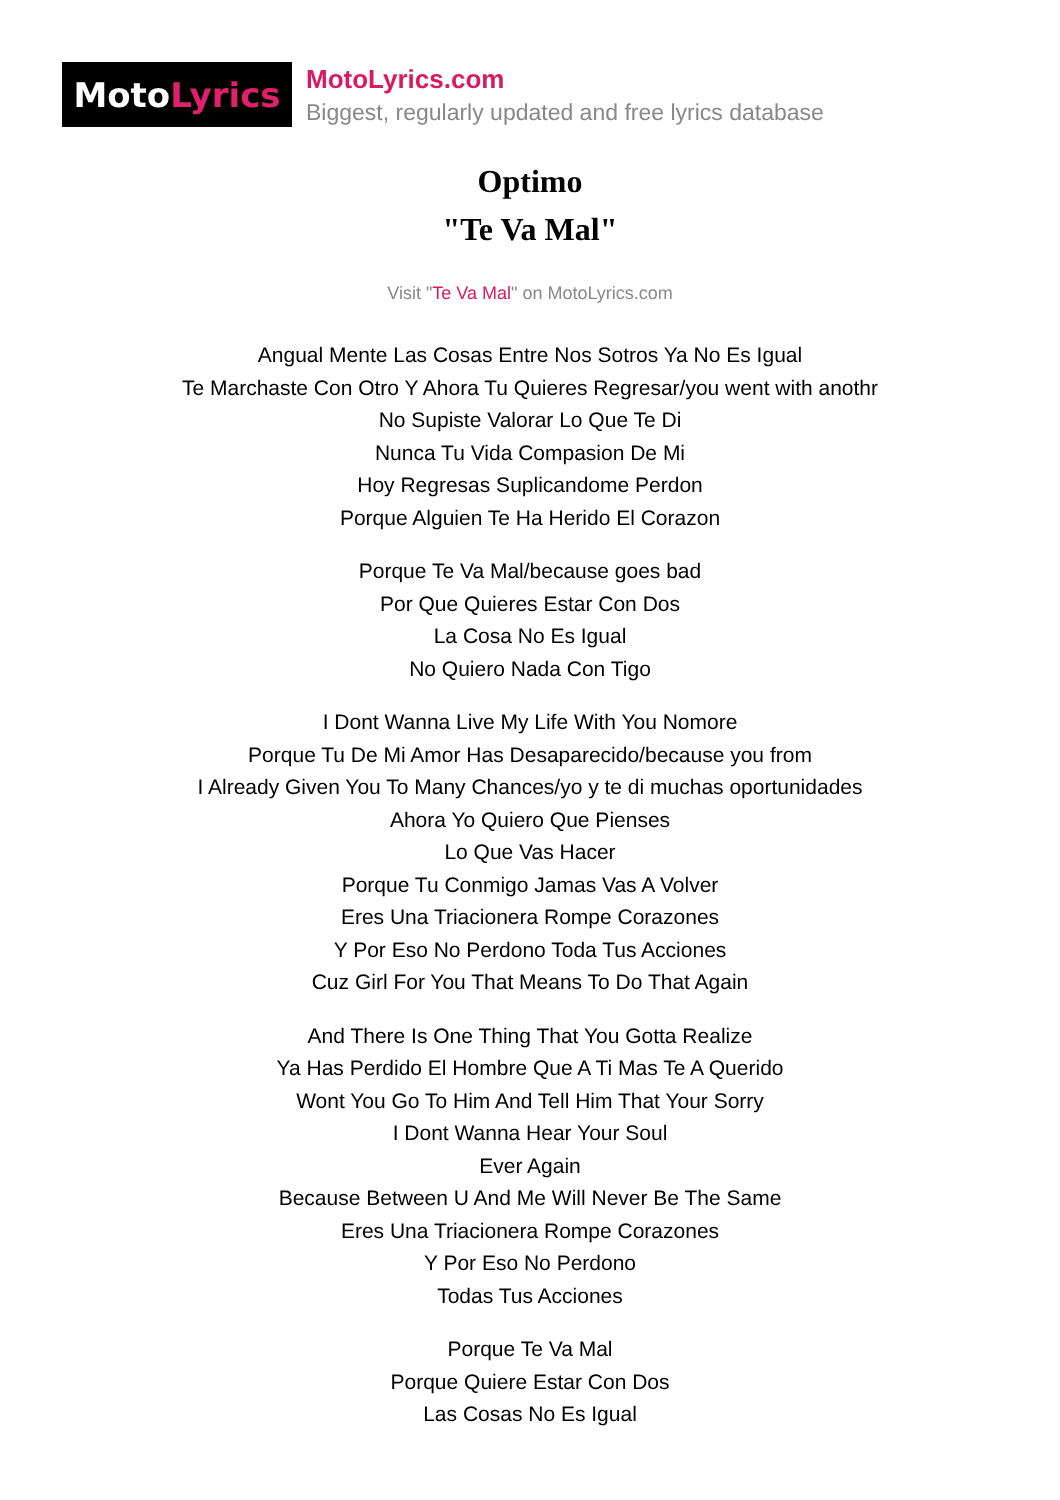Moto Lyrics
MotoLyrics.com
Biggest, regularly updated and free lyrics database
Optimo
"Te Va Mal"
Visit "Te Va Mal" on MotoLyrics.com
Angual Mente Las Cosas Entre Nos Sotros Ya No Es Igual
Te Marchaste Con Otro Y Ahora Tu Quieres Regresar/you went with anothr
No Supiste Valorar Lo Que Te Di
Nunca Tu Vida Compasion De Mi
Hoy Regresas Suplicandome Perdon
Porque Alguien Te Ha Herido El Corazon
Porque Te Va Mal/because goes bad
Por Que Quieres Estar Con Dos
La Cosa No Es Igual
No Quiero Nada Con Tigo
I Dont Wanna Live My Life With You Nomore
Porque Tu De Mi Amor Has Desaparecido/because you from
I Already Given You To Many Chances/yo y te di muchas oportunidades
Ahora Yo Quiero Que Pienses
Lo Que Vas Hacer
Porque Tu Conmigo Jamas Vas A Volver
Eres Una Triacionera Rompe Corazones
Y Por Eso No Perdono Toda Tus Acciones
Cuz Girl For You That Means To Do That Again
And There Is One Thing That You Gotta Realize
Ya Has Perdido El Hombre Que A Ti Mas Te A Querido
Wont You Go To Him And Tell Him That Your Sorry
I Dont Wanna Hear Your Soul
Ever Again
Because Between U And Me Will Never Be The Same
Eres Una Triacionera Rompe Corazones
Y Por Eso No Perdono
Todas Tus Acciones
Porque Te Va Mal
Porque Quiere Estar Con Dos
Las Cosas No Es Igual